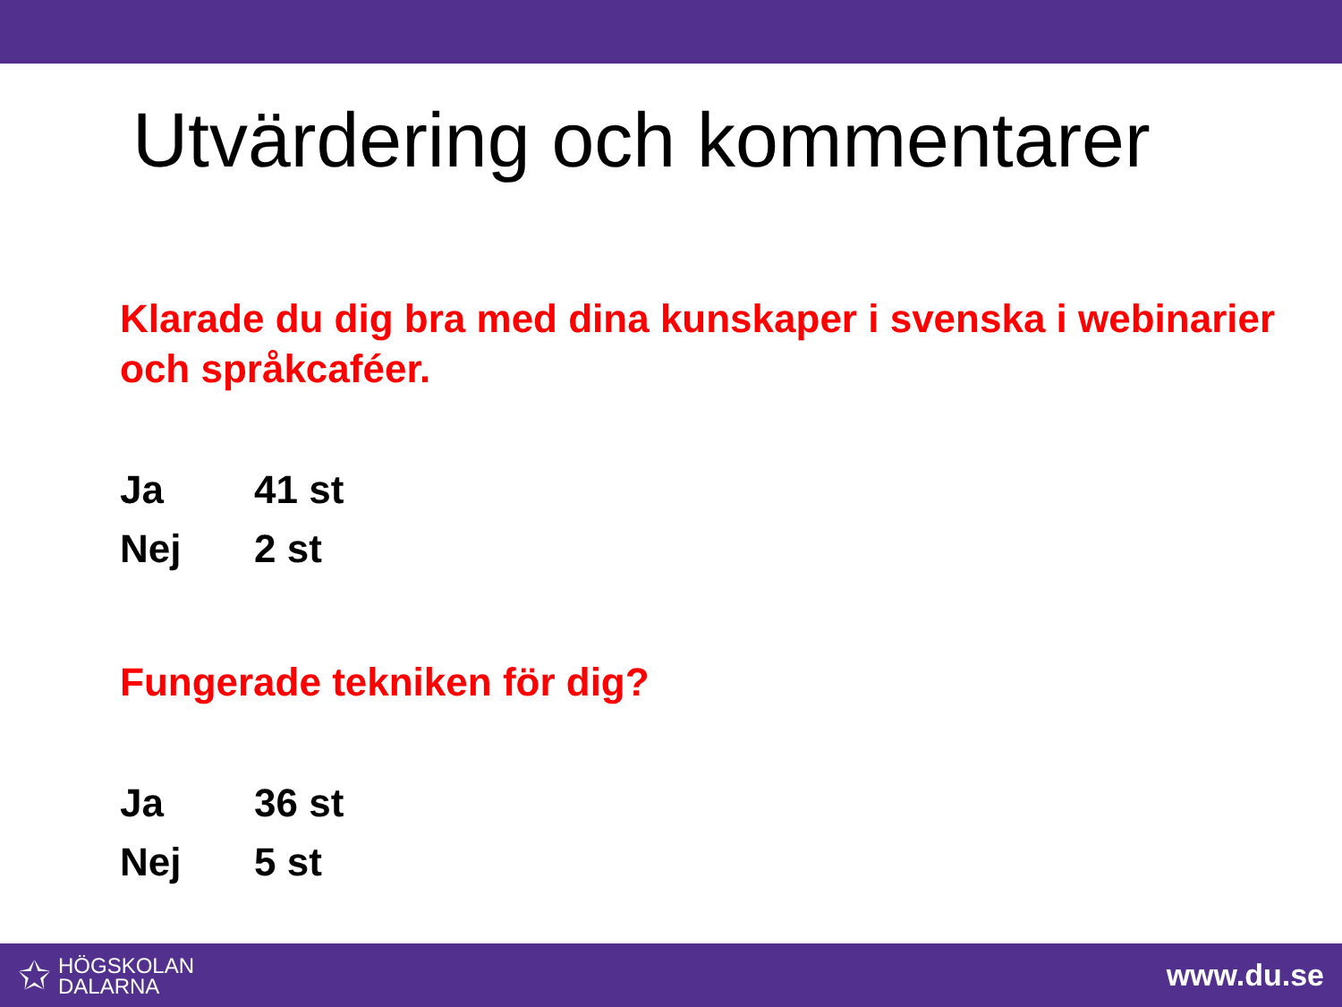Utvärdering och kommentarer
Klarade du dig bra med dina kunskaper i svenska i webinarier och språkcaféer.
Ja 41 st
Nej 2 st
Fungerade tekniken för dig?
Ja 36 st
Nej 5 st
✩
HÖGSKOLAN
DALARNA
www.du.se